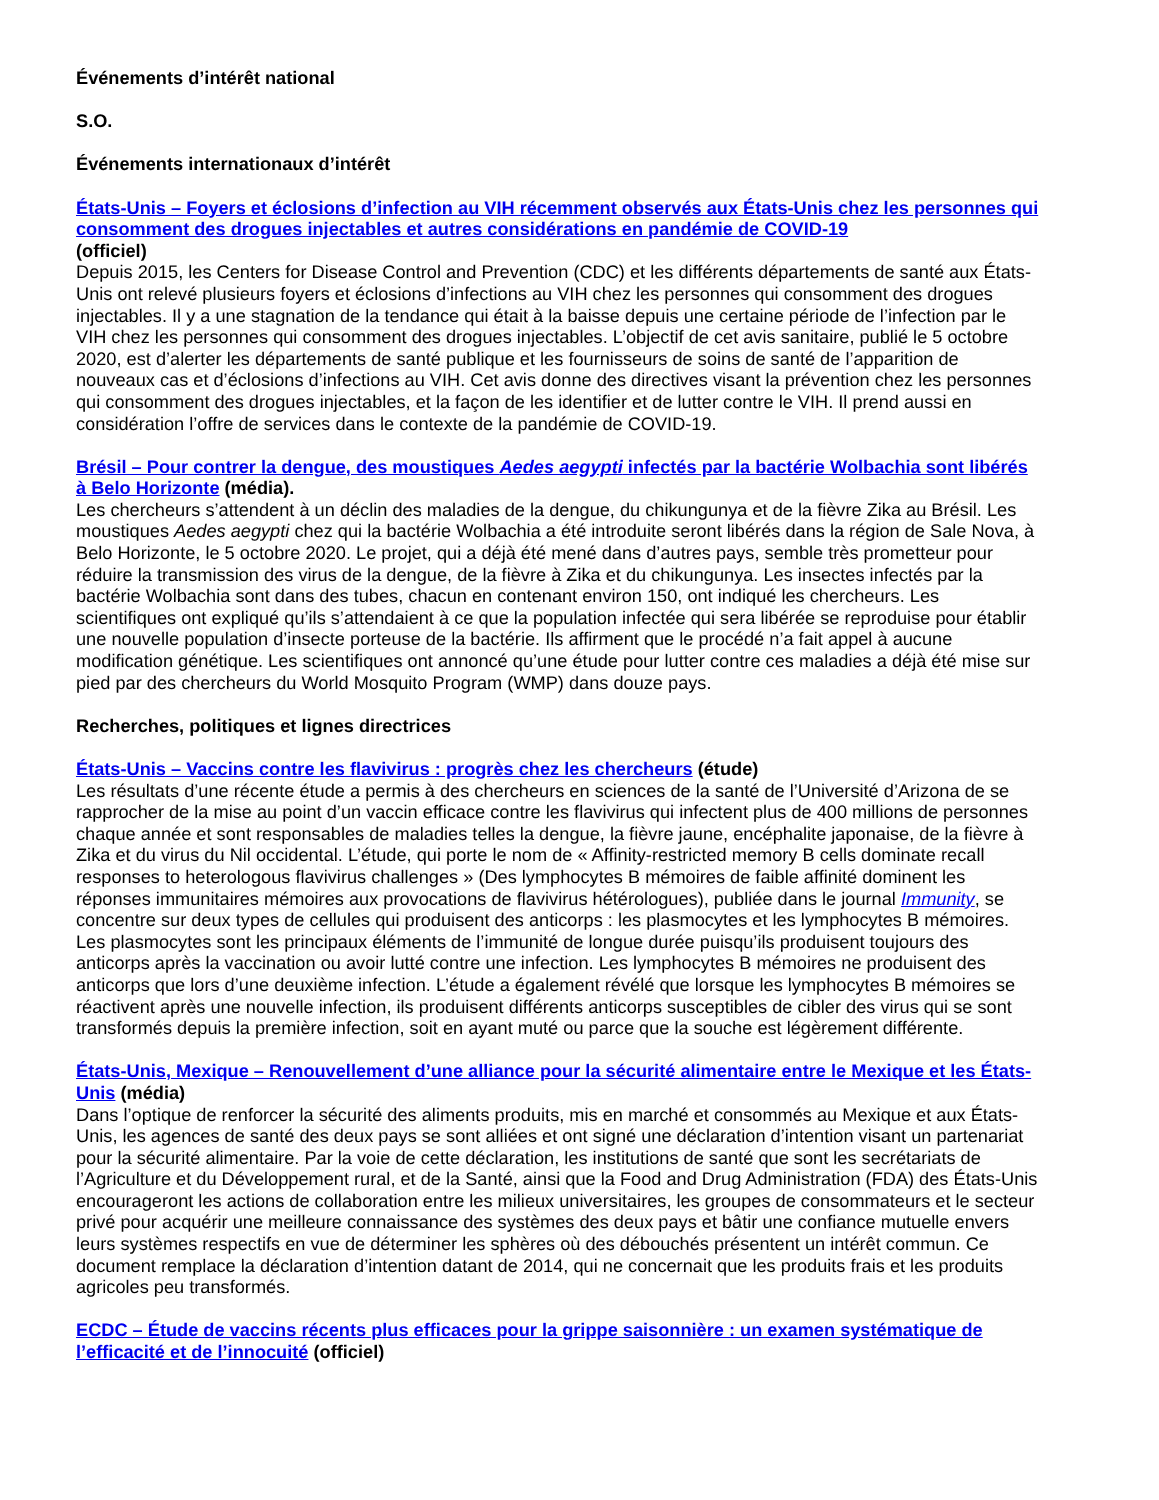Événements d’intérêt national
S.O.
Événements internationaux d’intérêt
États-Unis – Foyers et éclosions d’infection au VIH récemment observés aux États-Unis chez les personnes qui consomment des drogues injectables et autres considérations en pandémie de COVID-19
(officiel)
Depuis 2015, les Centers for Disease Control and Prevention (CDC) et les différents départements de santé aux États-Unis ont relevé plusieurs foyers et éclosions d’infections au VIH chez les personnes qui consomment des drogues injectables. Il y a une stagnation de la tendance qui était à la baisse depuis une certaine période de l’infection par le VIH chez les personnes qui consomment des drogues injectables. L’objectif de cet avis sanitaire, publié le 5 octobre 2020, est d’alerter les départements de santé publique et les fournisseurs de soins de santé de l’apparition de nouveaux cas et d’éclosions d’infections au VIH. Cet avis donne des directives visant la prévention chez les personnes qui consomment des drogues injectables, et la façon de les identifier et de lutter contre le VIH. Il prend aussi en considération l’offre de services dans le contexte de la pandémie de COVID-19.
Brésil – Pour contrer la dengue, des moustiques Aedes aegypti infectés par la bactérie Wolbachia sont libérés à Belo Horizonte (média).
Les chercheurs s’attendent à un déclin des maladies de la dengue, du chikungunya et de la fièvre Zika au Brésil. Les moustiques Aedes aegypti chez qui la bactérie Wolbachia a été introduite seront libérés dans la région de Sale Nova, à Belo Horizonte, le 5 octobre 2020. Le projet, qui a déjà été mené dans d’autres pays, semble très prometteur pour réduire la transmission des virus de la dengue, de la fièvre à Zika et du chikungunya. Les insectes infectés par la bactérie Wolbachia sont dans des tubes, chacun en contenant environ 150, ont indiqué les chercheurs. Les scientifiques ont expliqué qu’ils s’attendaient à ce que la population infectée qui sera libérée se reproduise pour établir une nouvelle population d’insecte porteuse de la bactérie. Ils affirment que le procédé n’a fait appel à aucune modification génétique. Les scientifiques ont annoncé qu’une étude pour lutter contre ces maladies a déjà été mise sur pied par des chercheurs du World Mosquito Program (WMP) dans douze pays.
Recherches, politiques et lignes directrices
États-Unis – Vaccins contre les flavivirus : progrès chez les chercheurs (étude)
Les résultats d’une récente étude a permis à des chercheurs en sciences de la santé de l’Université d’Arizona de se rapprocher de la mise au point d’un vaccin efficace contre les flavivirus qui infectent plus de 400 millions de personnes chaque année et sont responsables de maladies telles la dengue, la fièvre jaune, encéphalite japonaise, de la fièvre à Zika et du virus du Nil occidental. L’étude, qui porte le nom de « Affinity-restricted memory B cells dominate recall responses to heterologous flavivirus challenges » (Des lymphocytes B mémoires de faible affinité dominent les réponses immunitaires mémoires aux provocations de flavivirus hétérologues), publiée dans le journal Immunity, se concentre sur deux types de cellules qui produisent des anticorps : les plasmocytes et les lymphocytes B mémoires. Les plasmocytes sont les principaux éléments de l’immunité de longue durée puisqu’ils produisent toujours des anticorps après la vaccination ou avoir lutté contre une infection. Les lymphocytes B mémoires ne produisent des anticorps que lors d’une deuxième infection. L’étude a également révélé que lorsque les lymphocytes B mémoires se réactivent après une nouvelle infection, ils produisent différents anticorps susceptibles de cibler des virus qui se sont transformés depuis la première infection, soit en ayant muté ou parce que la souche est légèrement différente.
États-Unis, Mexique – Renouvellement d’une alliance pour la sécurité alimentaire entre le Mexique et les États-Unis (média)
Dans l’optique de renforcer la sécurité des aliments produits, mis en marché et consommés au Mexique et aux États-Unis, les agences de santé des deux pays se sont alliées et ont signé une déclaration d’intention visant un partenariat pour la sécurité alimentaire. Par la voie de cette déclaration, les institutions de santé que sont les secrétariats de l’Agriculture et du Développement rural, et de la Santé, ainsi que la Food and Drug Administration (FDA) des États-Unis encourageront les actions de collaboration entre les milieux universitaires, les groupes de consommateurs et le secteur privé pour acquérir une meilleure connaissance des systèmes des deux pays et bâtir une confiance mutuelle envers leurs systèmes respectifs en vue de déterminer les sphères où des débouchés présentent un intérêt commun. Ce document remplace la déclaration d’intention datant de 2014, qui ne concernait que les produits frais et les produits agricoles peu transformés.
ECDC – Étude de vaccins récents plus efficaces pour la grippe saisonnière : un examen systématique de l’efficacité et de l’innocuité (officiel)